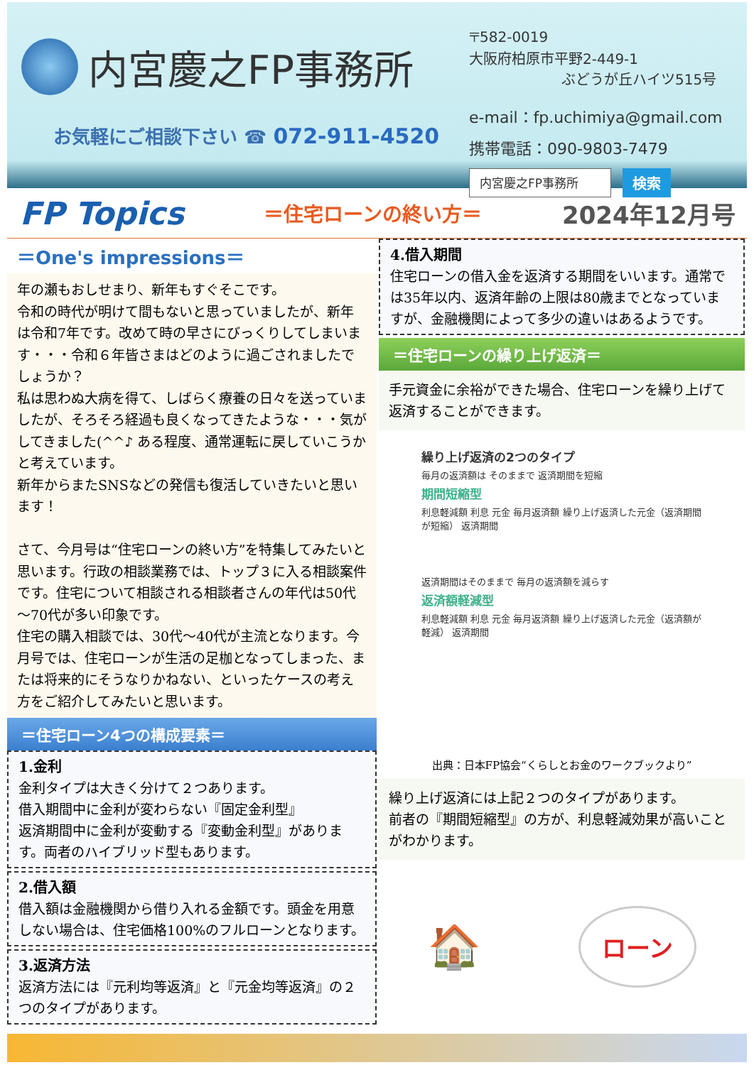内宮慶之FP事務所
お気軽にご相談下さい ☎ 072-911-4520
〒582-0019
大阪府柏原市平野2-449-1
ぶどうが丘ハイツ515号
e-mail：fp.uchimiya@gmail.com
携帯電話：090-9803-7479
内宮慶之FP事務所 検索
FP Topics ＝住宅ローンの終い方＝ 2024年12月号
＝One's impressions＝
年の瀬もおしせまり、新年もすぐそこです。
令和の時代が明けて間もないと思っていましたが、新年は令和7年です。改めて時の早さにびっくりしてしまいます・・・令和６年皆さまはどのように過ごされましたでしょうか？
私は思わぬ大病を得て、しばらく療養の日々を送っていましたが、そろそろ経過も良くなってきたような・・・気がしてきました(^^♪ ある程度、通常運転に戻していこうかと考えています。
新年からまたSNSなどの発信も復活していきたいと思います！
さて、今月号は“住宅ローンの終い方”を特集してみたいと思います。行政の相談業務では、トップ３に入る相談案件です。住宅について相談される相談者さんの年代は50代～70代が多い印象です。
住宅の購入相談では、30代～40代が主流となります。今月号では、住宅ローンが生活の足枷となってしまった、または将来的にそうなりかねない、といったケースの考え方をご紹介してみたいと思います。
＝住宅ローン4つの構成要素＝
1.金利
金利タイプは大きく分けて２つあります。
借入期間中に金利が変わらない『固定金利型』
返済期間中に金利が変動する『変動金利型』があります。両者のハイブリッド型もあります。
2.借入額
借入額は金融機関から借り入れる金額です。頭金を用意しない場合は、住宅価格100%のフルローンとなります。
3.返済方法
返済方法には『元利均等返済』と『元金均等返済』の２つのタイプがあります。
4.借入期間
住宅ローンの借入金を返済する期間をいいます。通常では35年以内、返済年齢の上限は80歳までとなっていますが、金融機関によって多少の違いはあるようです。
＝住宅ローンの繰り上げ返済＝
手元資金に余裕ができた場合、住宅ローンを繰り上げて返済することができます。
繰り上げ返済の2つのタイプ
毎月の返済額は そのままで 返済期間を短縮
期間短縮型
利息軽減額 利息 元金 毎月返済額 繰り上げ返済した元金（返済期間が短縮） 返済期間
返済期間はそのままで 毎月の返済額を減らす
返済額軽減型
利息軽減額 利息 元金 毎月返済額 繰り上げ返済した元金（返済額が軽減） 返済期間
出典：日本FP協会“くらしとお金のワークブックより”
繰り上げ返済には上記２つのタイプがあります。
前者の『期間短縮型』の方が、利息軽減効果が高いことがわかります。
🏠 ローン